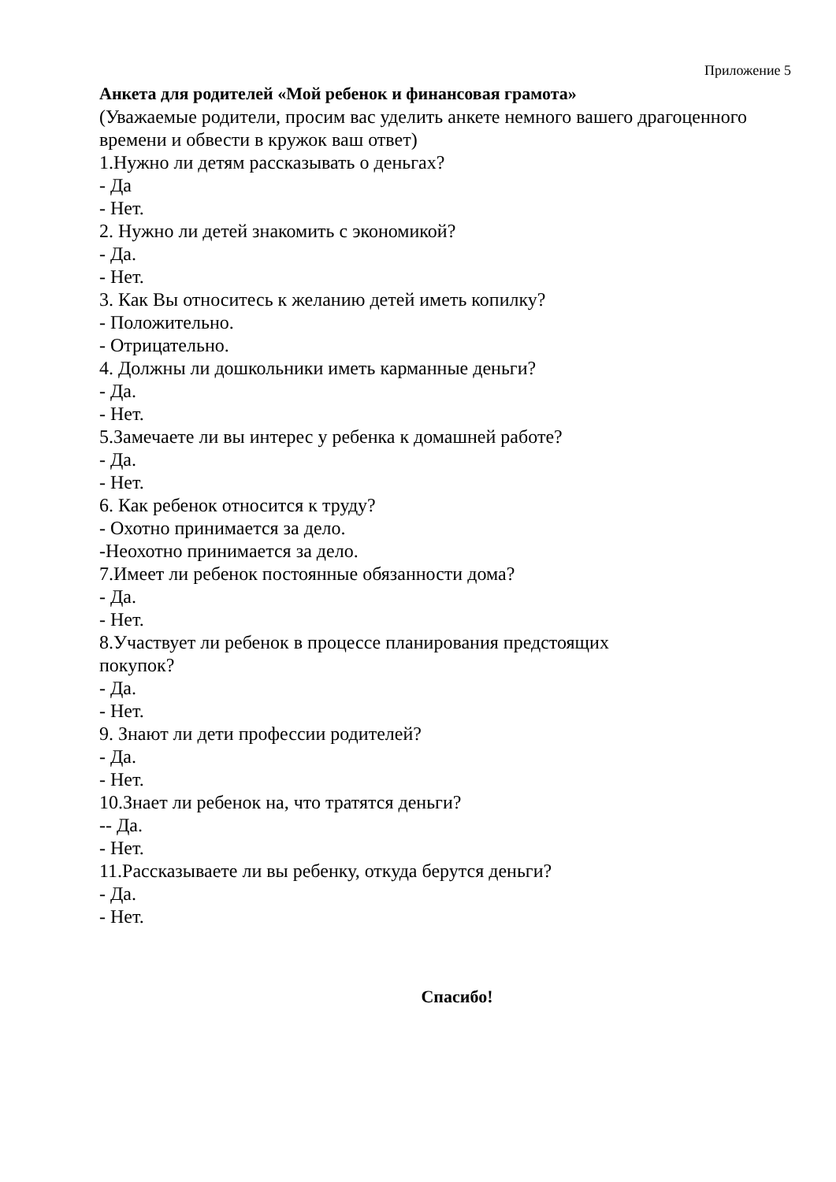Приложение 5
Анкета для родителей «Мой ребенок и финансовая грамота»
(Уважаемые родители, просим вас уделить анкете немного вашего драгоценного времени и обвести в кружок ваш ответ)
1.Нужно ли детям рассказывать о деньгах?
- Да
- Нет.
2. Нужно ли детей знакомить с экономикой?
- Да.
- Нет.
3. Как Вы относитесь к желанию детей иметь копилку?
- Положительно.
- Отрицательно.
4. Должны ли дошкольники иметь карманные деньги?
- Да.
- Нет.
5.Замечаете ли вы интерес у ребенка к домашней работе?
- Да.
- Нет.
6. Как ребенок относится к труду?
- Охотно принимается за дело.
-Неохотно принимается за дело.
7.Имеет ли ребенок постоянные обязанности дома?
- Да.
- Нет.
8.Участвует ли ребенок в процессе планирования предстоящих
покупок?
- Да.
- Нет.
9. Знают ли дети профессии родителей?
- Да.
- Нет.
10.Знает ли ребенок на, что тратятся деньги?
-- Да.
- Нет.
11.Рассказываете ли вы ребенку, откуда берутся деньги?
- Да.
- Нет.
Спасибо!